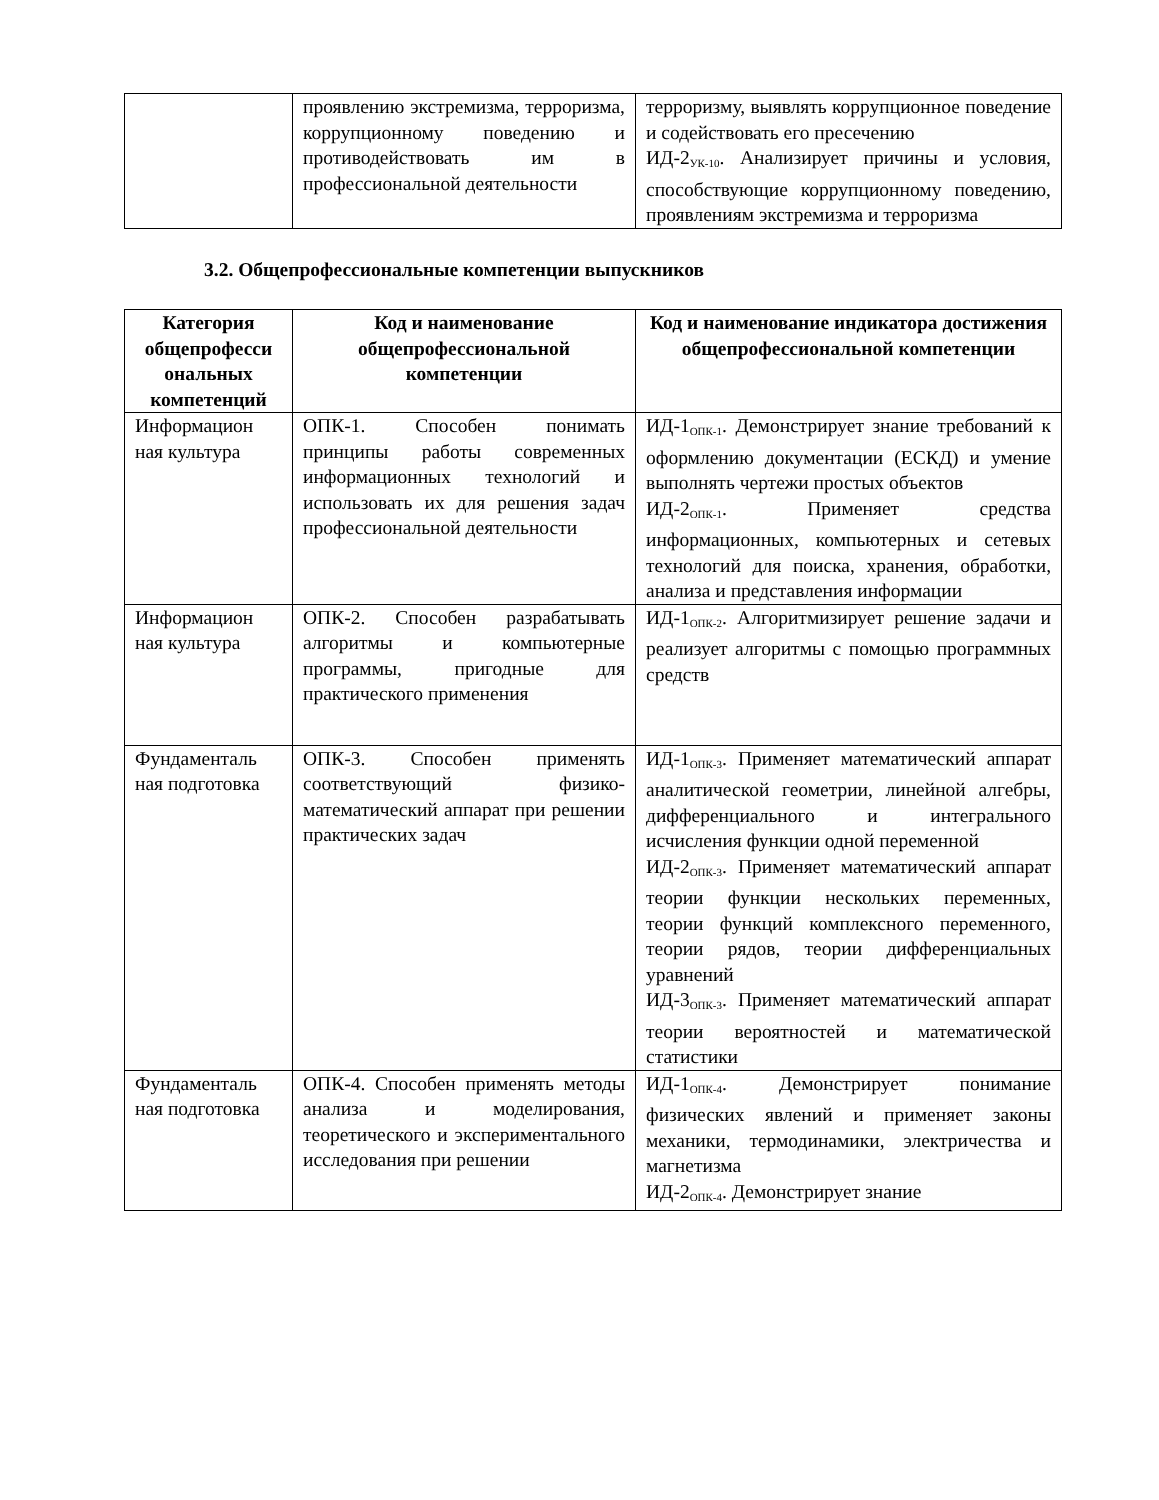| | проявлению экстремизма, терроризма, коррупционному поведению и противодействовать им в профессиональной деятельности | терроризму, выявлять коррупционное поведение и содействовать его пресечению ИД-2<sub>УК-10</sub>. Анализирует причины и условия, способствующие коррупционному поведению, проявлениям экстремизма и терроризма |
3.2. Общепрофессиональные компетенции выпускников
| Категория общепрофесси ональных компетенций | Код и наименование общепрофессиональной компетенции | Код и наименование индикатора достижения общепрофессиональной компетенции |
| --- | --- | --- |
| Информацион ная культура | ОПК-1. Способен понимать принципы работы современных информационных технологий и использовать их для решения задач профессиональной деятельности | ИД-1<sub>ОПК-1</sub>. Демонстрирует знание требований к оформлению документации (ЕСКД) и умение выполнять чертежи простых объектов ИД-2<sub>ОПК-1</sub>. Применяет средства информационных, компьютерных и сетевых технологий для поиска, хранения, обработки, анализа и представления информации |
| Информацион ная культура | ОПК-2. Способен разрабатывать алгоритмы и компьютерные программы, пригодные для практического применения | ИД-1<sub>ОПК-2</sub>. Алгоритмизирует решение задачи и реализует алгоритмы с помощью программных средств |
| Фундаменталь ная подготовка | ОПК-3. Способен применять соответствующий физико-математический аппарат при решении практических задач | ИД-1<sub>ОПК-3</sub>. Применяет математический аппарат аналитической геометрии, линейной алгебры, дифференциального и интегрального исчисления функции одной переменной ИД-2<sub>ОПК-3</sub>. Применяет математический аппарат теории функции нескольких переменных, теории функций комплексного переменного, теории рядов, теории дифференциальных уравнений ИД-3<sub>ОПК-3</sub>. Применяет математический аппарат теории вероятностей и математической статистики |
| Фундаменталь ная подготовка | ОПК-4. Способен применять методы анализа и моделирования, теоретического и экспериментального исследования при решении | ИД-1<sub>ОПК-4</sub>. Демонстрирует понимание физических явлений и применяет законы механики, термодинамики, электричества и магнетизма ИД-2<sub>ОПК-4</sub>. Демонстрирует знание |